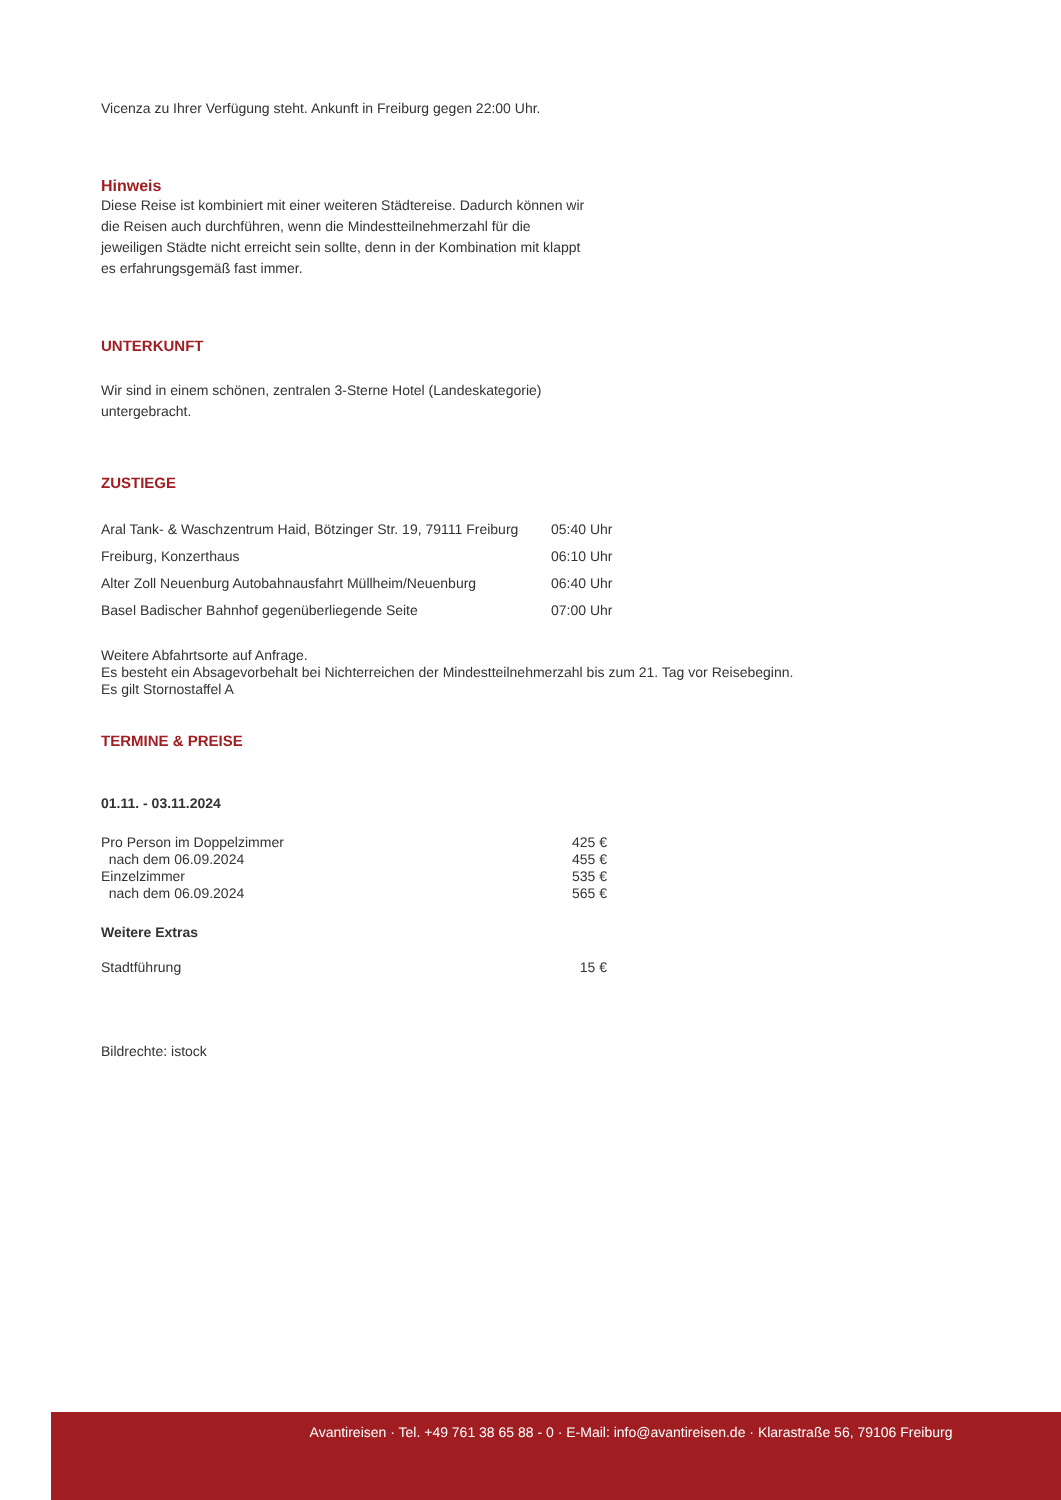Vicenza zu Ihrer Verfügung steht. Ankunft in Freiburg gegen 22:00 Uhr.
Hinweis
Diese Reise ist kombiniert mit einer weiteren Städtereise. Dadurch können wir
die Reisen auch durchführen, wenn die Mindestteilnehmerzahl für die
jeweiligen Städte nicht erreicht sein sollte, denn in der Kombination mit klappt
es erfahrungsgemäß fast immer.
UNTERKUNFT
Wir sind in einem schönen, zentralen 3-Sterne Hotel (Landeskategorie)
untergebracht.
ZUSTIEGE
| Aral Tank- & Waschzentrum Haid, Bötzinger Str. 19, 79111 Freiburg | 05:40 Uhr |
| Freiburg, Konzerthaus | 06:10 Uhr |
| Alter Zoll Neuenburg Autobahnausfahrt Müllheim/Neuenburg | 06:40 Uhr |
| Basel Badischer Bahnhof gegenüberliegende Seite | 07:00 Uhr |
Weitere Abfahrtsorte auf Anfrage.
Es besteht ein Absagevorbehalt bei Nichterreichen der Mindestteilnehmerzahl bis zum 21. Tag vor Reisebeginn.
Es gilt Stornostaffel A
TERMINE & PREISE
01.11. - 03.11.2024
| Pro Person im Doppelzimmer | 425 € |
| nach dem 06.09.2024 | 455 € |
| Einzelzimmer | 535 € |
| nach dem 06.09.2024 | 565 € |
Weitere Extras
| Stadtführung | 15 € |
Bildrechte: istock
Avantireisen · Tel. +49 761 38 65 88 - 0 · E-Mail: info@avantireisen.de · Klarastraße 56, 79106 Freiburg